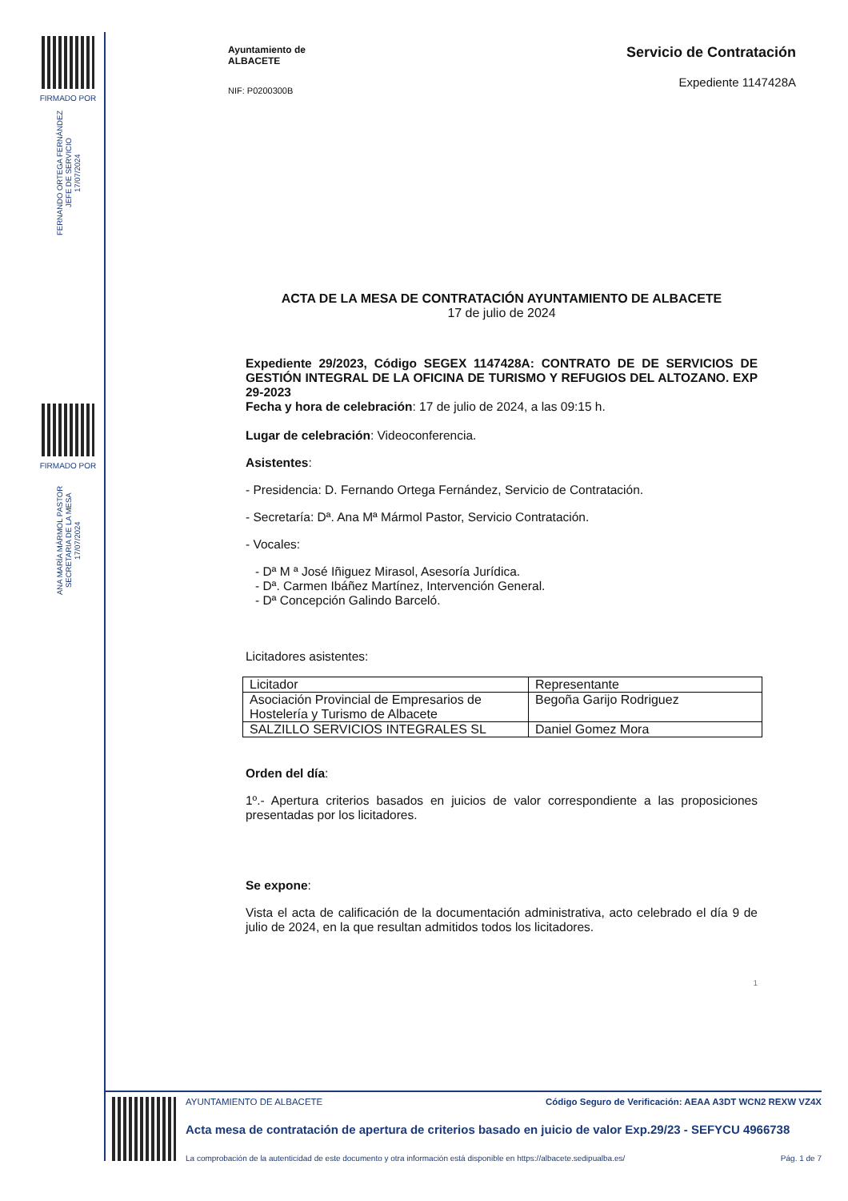FIRMADO POR
FERNANDO ORTEGA FERNÁNDEZ
JEFE DE SERVICIO
17/07/2024
FIRMADO POR
ANA MARÍA MÁRMOL PASTOR
SECRETARIA DE LA MESA
17/07/2024
Ayuntamiento de
ALBACETE
NIF: P0200300B
Servicio de Contratación
Expediente 1147428A
ACTA DE LA MESA DE CONTRATACIÓN AYUNTAMIENTO DE ALBACETE
17 de julio de 2024
Expediente 29/2023, Código SEGEX 1147428A: CONTRATO DE DE SERVICIOS DE GESTIÓN INTEGRAL DE LA OFICINA DE TURISMO Y REFUGIOS DEL ALTOZANO. EXP 29-2023
Fecha y hora de celebración: 17 de julio de 2024, a las 09:15 h.
Lugar de celebración: Videoconferencia.
Asistentes:
- Presidencia: D. Fernando Ortega Fernández, Servicio de Contratación.
- Secretaría: Dª. Ana Mª Mármol Pastor, Servicio Contratación.
- Vocales:
- Dª M ª José Iñiguez Mirasol, Asesoría Jurídica.
- Dª. Carmen Ibáñez Martínez, Intervención General.
- Dª Concepción Galindo Barceló.
Licitadores asistentes:
| Licitador | Representante |
| Asociación Provincial de Empresarios de Hostelería y Turismo de Albacete | Begoña Garijo Rodriguez |
| SALZILLO SERVICIOS INTEGRALES SL | Daniel Gomez Mora |
Orden del día:
1º.- Apertura criterios basados en juicios de valor correspondiente a las proposiciones presentadas por los licitadores.
Se expone:
Vista el acta de calificación de la documentación administrativa, acto celebrado el día 9 de julio de 2024, en la que resultan admitidos todos los licitadores.
1
AYUNTAMIENTO DE ALBACETE Código Seguro de Verificación: AEAA A3DT WCN2 REXW VZ4X
Acta mesa de contratación de apertura de criterios basado en juicio de valor Exp.29/23 - SEFYCU 4966738
La comprobación de la autenticidad de este documento y otra información está disponible en https://albacete.sedipualba.es/ Pág. 1 de 7